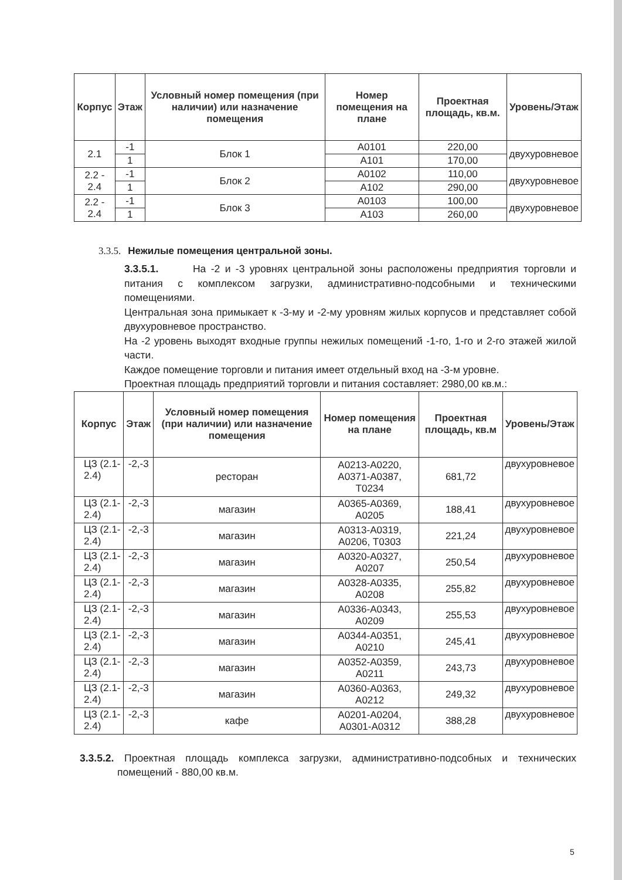| Корпус | Этаж | Условный номер помещения (при наличии) или назначение помещения | Номер помещения на плане | Проектная площадь, кв.м. | Уровень/Этаж |
| --- | --- | --- | --- | --- | --- |
| 2.1 | -1 | Блок 1 | А0101 | 220,00 | двухуровневое |
| | 1 | | А101 | 170,00 | |
| 2.2 - 2.4 | -1 | Блок 2 | А0102 | 110,00 | двухуровневое |
| | 1 | | А102 | 290,00 | |
| 2.2 - 2.4 | -1 | Блок 3 | А0103 | 100,00 | двухуровневое |
| | 1 | | А103 | 260,00 | |
3.3.5. Нежилые помещения центральной зоны.
3.3.5.1. На -2 и -3 уровнях центральной зоны расположены предприятия торговли и питания с комплексом загрузки, административно-подсобными и техническими помещениями.
Центральная зона примыкает к -3-му и -2-му уровням жилых корпусов и представляет собой двухуровневое пространство.
На -2 уровень выходят входные группы нежилых помещений -1-го, 1-го и 2-го этажей жилой части.
Каждое помещение торговли и питания имеет отдельный вход на -3-м уровне.
Проектная площадь предприятий торговли и питания составляет: 2980,00 кв.м.:
| Корпус | Этаж | Условный номер помещения (при наличии) или назначение помещения | Номер помещения на плане | Проектная площадь, кв.м | Уровень/Этаж |
| --- | --- | --- | --- | --- | --- |
| ЦЗ (2.1-2.4) | -2,-3 | ресторан | А0213-А0220, А0371-А0387, Т0234 | 681,72 | двухуровневое |
| ЦЗ (2.1-2.4) | -2,-3 | магазин | А0365-А0369, А0205 | 188,41 | двухуровневое |
| ЦЗ (2.1-2.4) | -2,-3 | магазин | А0313-А0319, А0206, Т0303 | 221,24 | двухуровневое |
| ЦЗ (2.1-2.4) | -2,-3 | магазин | А0320-А0327, А0207 | 250,54 | двухуровневое |
| ЦЗ (2.1-2.4) | -2,-3 | магазин | А0328-А0335, А0208 | 255,82 | двухуровневое |
| ЦЗ (2.1-2.4) | -2,-3 | магазин | А0336-А0343, А0209 | 255,53 | двухуровневое |
| ЦЗ (2.1-2.4) | -2,-3 | магазин | А0344-А0351, А0210 | 245,41 | двухуровневое |
| ЦЗ (2.1-2.4) | -2,-3 | магазин | А0352-А0359, А0211 | 243,73 | двухуровневое |
| ЦЗ (2.1-2.4) | -2,-3 | магазин | А0360-А0363, А0212 | 249,32 | двухуровневое |
| ЦЗ (2.1-2.4) | -2,-3 | кафе | А0201-А0204, А0301-А0312 | 388,28 | двухуровневое |
3.3.5.2. Проектная площадь комплекса загрузки, административно-подсобных и технических помещений - 880,00 кв.м.
5